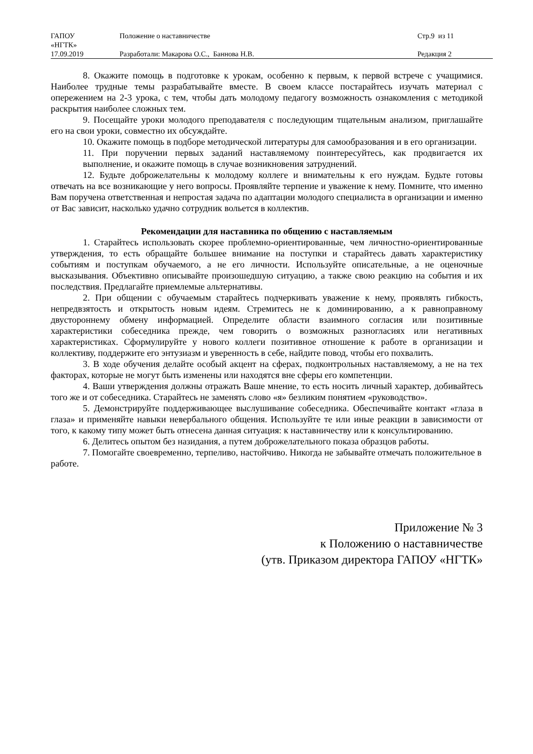| ГАПОУ «НГТК» | Положение о наставничестве | Стр.9 из 11 |
| 17.09.2019 | Разработали: Макарова О.С., Баннова Н.В. | Редакция 2 |
8. Окажите помощь в подготовке к урокам, особенно к первым, к первой встрече с учащимися. Наиболее трудные темы разрабатывайте вместе. В своем классе постарайтесь изучать материал с опережением на 2-3 урока, с тем, чтобы дать молодому педагогу возможность ознакомления с методикой раскрытия наиболее сложных тем.
9. Посещайте уроки молодого преподавателя с последующим тщательным анализом, приглашайте его на свои уроки, совместно их обсуждайте.
10. Окажите помощь в подборе методической литературы для самообразования и в его организации.
11. При поручении первых заданий наставляемому поинтересуйтесь, как продвигается их выполнение, и окажите помощь в случае возникновения затруднений.
12. Будьте доброжелательны к молодому коллеге и внимательны к его нуждам. Будьте готовы отвечать на все возникающие у него вопросы. Проявляйте терпение и уважение к нему. Помните, что именно Вам поручена ответственная и непростая задача по адаптации молодого специалиста в организации и именно от Вас зависит, насколько удачно сотрудник вольется в коллектив.
Рекомендации для наставника по общению с наставляемым
1. Старайтесь использовать скорее проблемно-ориентированные, чем личностно-ориентированные утверждения, то есть обращайте большее внимание на поступки и старайтесь давать характеристику событиям и поступкам обучаемого, а не его личности. Используйте описательные, а не оценочные высказывания. Объективно описывайте произошедшую ситуацию, а также свою реакцию на события и их последствия. Предлагайте приемлемые альтернативы.
2. При общении с обучаемым старайтесь подчеркивать уважение к нему, проявлять гибкость, непредвзятость и открытость новым идеям. Стремитесь не к доминированию, а к равноправному двустороннему обмену информацией. Определите области взаимного согласия или позитивные характеристики собеседника прежде, чем говорить о возможных разногласиях или негативных характеристиках. Сформулируйте у нового коллеги позитивное отношение к работе в организации и коллективу, поддержите его энтузиазм и уверенность в себе, найдите повод, чтобы его похвалить.
3. В ходе обучения делайте особый акцент на сферах, подконтрольных наставляемому, а не на тех факторах, которые не могут быть изменены или находятся вне сферы его компетенции.
4. Ваши утверждения должны отражать Ваше мнение, то есть носить личный характер, добивайтесь того же и от собеседника. Старайтесь не заменять слово «я» безликим понятием «руководство».
5. Демонстрируйте поддерживающее выслушивание собеседника. Обеспечивайте контакт «глаза в глаза» и применяйте навыки невербального общения. Используйте те или иные реакции в зависимости от того, к какому типу может быть отнесена данная ситуация: к наставничеству или к консультированию.
6. Делитесь опытом без назидания, а путем доброжелательного показа образцов работы.
7. Помогайте своевременно, терпеливо, настойчиво. Никогда не забывайте отмечать положительное в работе.
Приложение № 3
к Положению о наставничестве
(утв. Приказом директора ГАПОУ «НГТК»